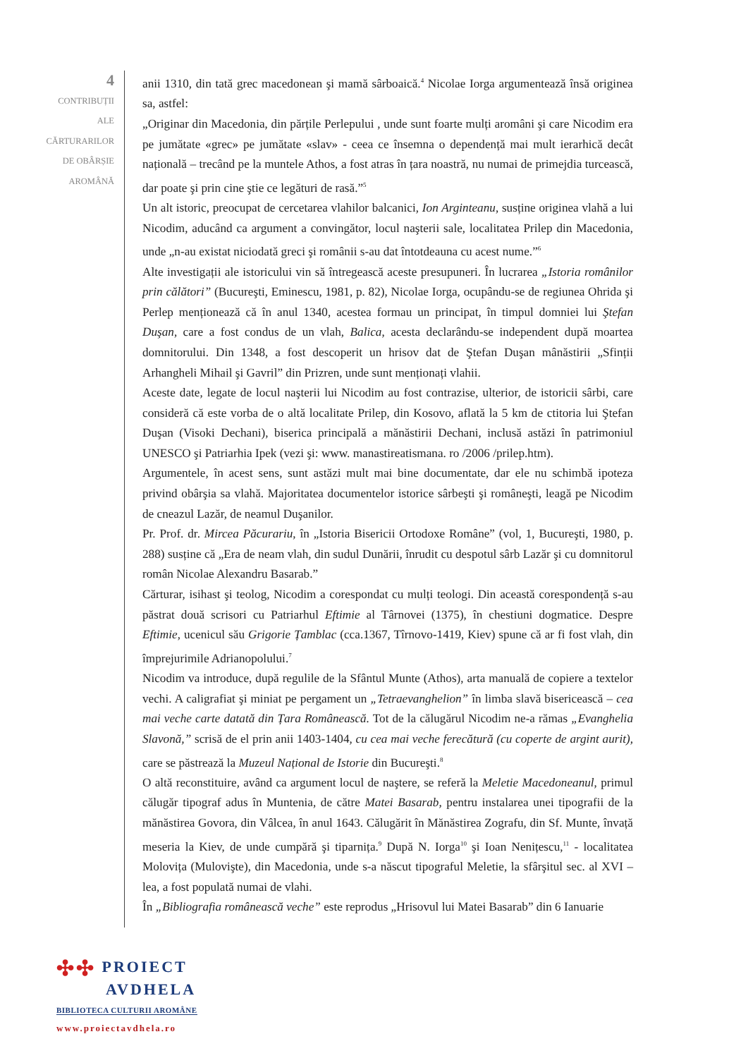4
CONTRIBUȚII
ALE
CĂRTURARILOR
DE OBÂRȘIE
AROMÂNĂ
anii 1310, din tată grec macedonean şi mamă sârboaică.<sup>4</sup> Nicolae Iorga argumentează însă originea sa, astfel:
„Originar din Macedonia, din părțile Perlepului , unde sunt foarte mulți aromâni şi care Nicodim era pe jumătate «grec» pe jumătate «slav» - ceea ce însemna o dependență mai mult ierarhică decât națională – trecând pe la muntele Athos, a fost atras în țara noastră, nu numai de primejdia turcească, dar poate şi prin cine ştie ce legături de rasă.”<sup>5</sup>
Un alt istoric, preocupat de cercetarea vlahilor balcanici, Ion Arginteanu, susține originea vlahă a lui Nicodim, aducând ca argument a convingător, locul naşterii sale, localitatea Prilep din Macedonia, unde „n-au existat niciodată greci şi românii s-au dat întotdeauna cu acest nume.”<sup>6</sup>
Alte investigații ale istoricului vin să întregească aceste presupuneri. În lucrarea „Istoria românilor prin călători” (Bucureşti, Eminescu, 1981, p. 82), Nicolae Iorga, ocupându-se de regiunea Ohrida şi Perlep menționează că în anul 1340, acestea formau un principat, în timpul domniei lui Ştefan Duşan, care a fost condus de un vlah, Balica, acesta declarându-se independent după moartea domnitorului. Din 1348, a fost descoperit un hrisov dat de Ştefan Duşan mânăstirii „Sfinții Arhangheli Mihail şi Gavril” din Prizren, unde sunt menționați vlahii.
Aceste date, legate de locul naşterii lui Nicodim au fost contrazise, ulterior, de istoricii sârbi, care consideră că este vorba de o altă localitate Prilep, din Kosovo, aflată la 5 km de ctitoria lui Ştefan Duşan (Visoki Dechani), biserica principală a mănăstirii Dechani, inclusă astăzi în patrimoniul UNESCO şi Patriarhia Ipek (vezi şi: www. manastireatismana. ro /2006 /prilep.htm).
Argumentele, în acest sens, sunt astăzi mult mai bine documentate, dar ele nu schimbă ipoteza privind obârşia sa vlahă. Majoritatea documentelor istorice sârbeşti şi româneşti, leagă pe Nicodim de cneazul Lazăr, de neamul Duşanilor.
Pr. Prof. dr. Mircea Păcurariu, în „Istoria Bisericii Ortodoxe Române” (vol, 1, Bucureşti, 1980, p. 288) susține că „Era de neam vlah, din sudul Dunării, înrudit cu despotul sârb Lazăr şi cu domnitorul român Nicolae Alexandru Basarab.”
Cărturar, isihast şi teolog, Nicodim a corespondat cu mulți teologi. Din această corespondență s-au păstrat două scrisori cu Patriarhul Eftimie al Târnovei (1375), în chestiuni dogmatice. Despre Eftimie, ucenicul său Grigorie Țamblac (cca.1367, Tîrnovo-1419, Kiev) spune că ar fi fost vlah, din împrejurimile Adrianopolului.<sup>7</sup>
Nicodim va introduce, după regulile de la Sfântul Munte (Athos), arta manuală de copiere a textelor vechi. A caligrafiat şi miniat pe pergament un „Tetraevanghelion” în limba slavă bisericească – cea mai veche carte datată din Țara Românească. Tot de la călugărul Nicodim ne-a rămas „Evanghelia Slavonă,” scrisă de el prin anii 1403-1404, cu cea mai veche ferecătură (cu coperte de argint aurit), care se păstrează la Muzeul Național de Istorie din Bucureşti.<sup>8</sup>
O altă reconstituire, având ca argument locul de naştere, se referă la Meletie Macedoneanul, primul călugăr tipograf adus în Muntenia, de către Matei Basarab, pentru instalarea unei tipografii de la mănăstirea Govora, din Vâlcea, în anul 1643. Călugărit în Mănăstirea Zografu, din Sf. Munte, învață meseria la Kiev, de unde cumpără şi tiparnița.<sup>9</sup> După N. Iorga<sup>10</sup> şi Ioan Nenițescu,<sup>11</sup> - localitatea Molovița (Mulovişte), din Macedonia, unde s-a născut tipograful Meletie, la sfârşitul sec. al XVI – lea, a fost populată numai de vlahi.
În „Bibliografia românească veche” este reprodus „Hrisovul lui Matei Basarab” din 6 Ianuarie
✣✣ PROIECT
AVDHELA
BIBLIOTECA CULTURII AROMÂNE
www.proiectavdhela.ro